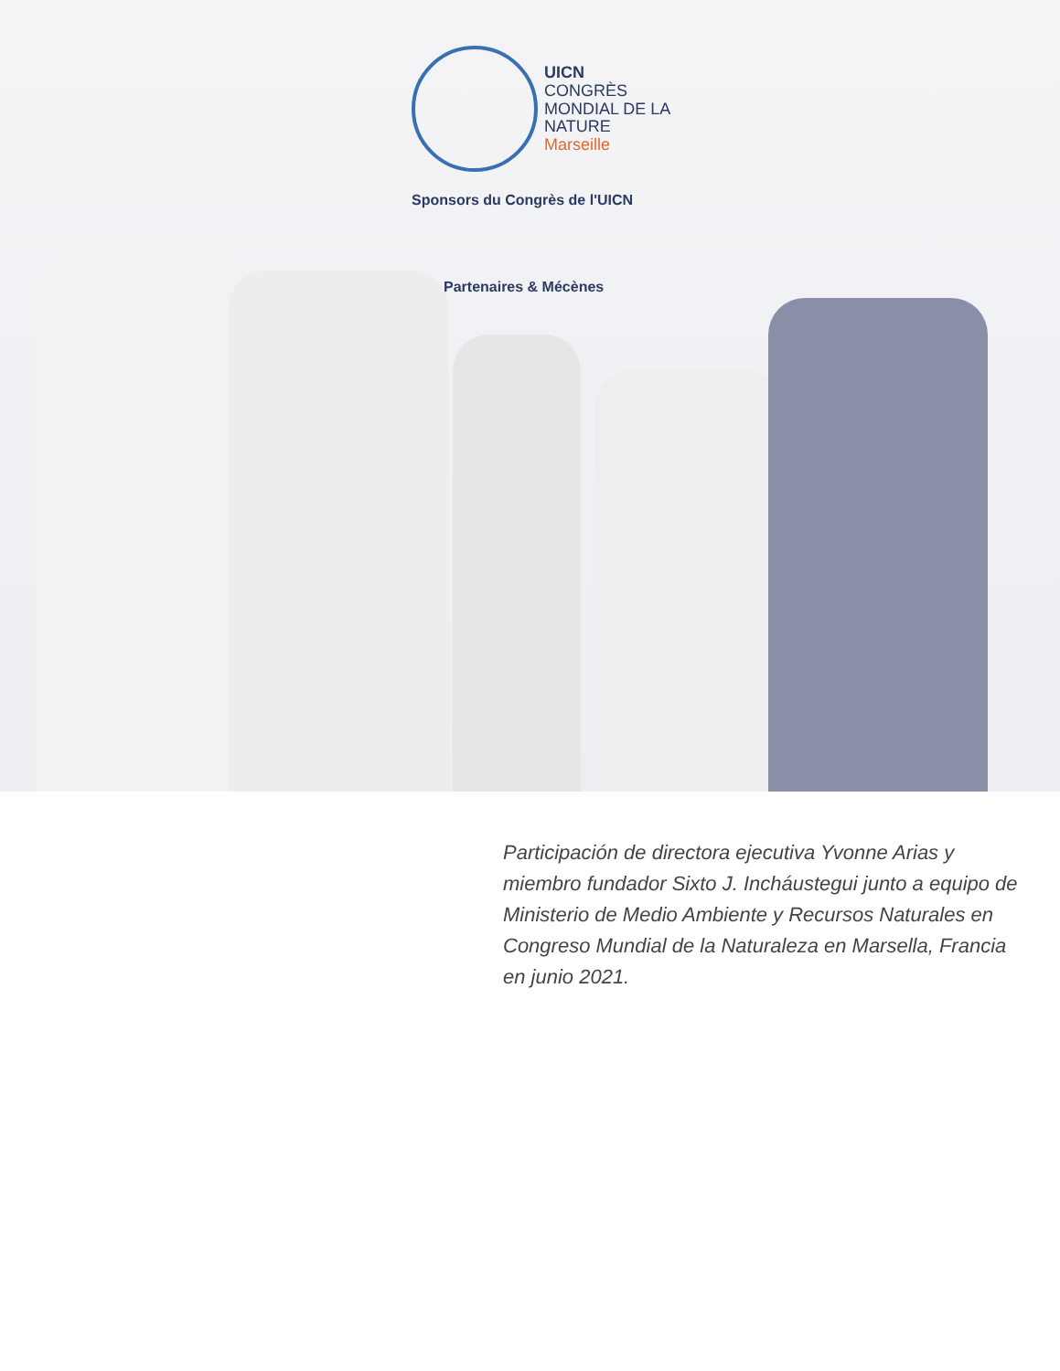UICN
CONGRÈS
MONDIAL DE LA
NATURE
Marseille
Sponsors du Congrès de l'UICN
Partenaires & Mécènes
Participación de directora ejecutiva Yvonne Arias y miembro fundador Sixto J. Incháustegui junto a equipo de Ministerio de Medio Ambiente y Recursos Naturales en Congreso Mundial de la Naturaleza en Marsella, Francia en junio 2021.